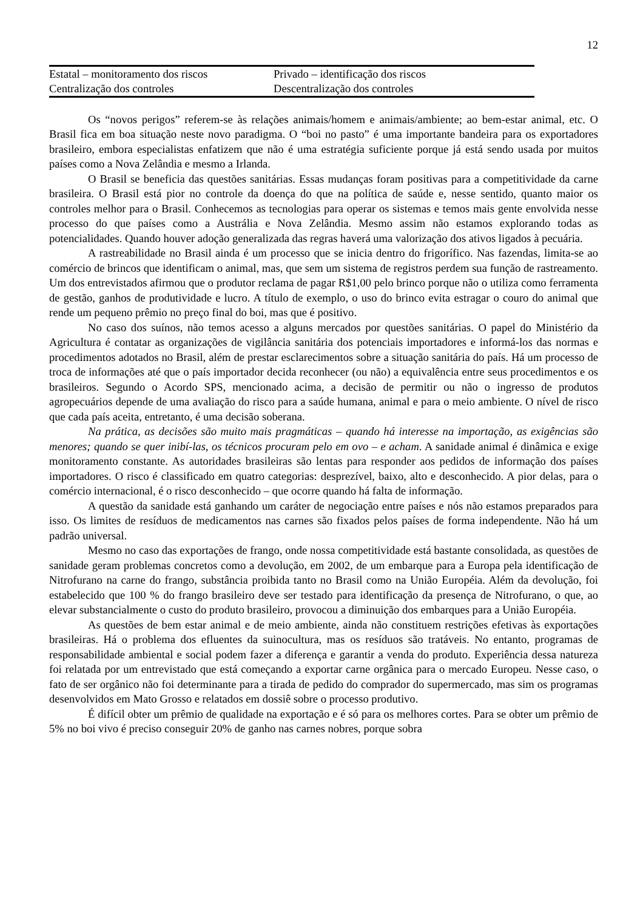12
| Estatal – monitoramento dos riscos | Privado – identificação dos riscos |
| Centralização dos controles | Descentralização dos controles |
Os “novos perigos” referem-se às relações animais/homem e animais/ambiente; ao bem-estar animal, etc. O Brasil fica em boa situação neste novo paradigma. O “boi no pasto” é uma importante bandeira para os exportadores brasileiro, embora especialistas enfatizem que não é uma estratégia suficiente porque já está sendo usada por muitos países como a Nova Zelândia e mesmo a Irlanda.
O Brasil se beneficia das questões sanitárias. Essas mudanças foram positivas para a competitividade da carne brasileira. O Brasil está pior no controle da doença do que na política de saúde e, nesse sentido, quanto maior os controles melhor para o Brasil. Conhecemos as tecnologias para operar os sistemas e temos mais gente envolvida nesse processo do que países como a Austrália e Nova Zelândia. Mesmo assim não estamos explorando todas as potencialidades. Quando houver adoção generalizada das regras haverá uma valorização dos ativos ligados à pecuária.
A rastreabilidade no Brasil ainda é um processo que se inicia dentro do frigorífico. Nas fazendas, limita-se ao comércio de brincos que identificam o animal, mas, que sem um sistema de registros perdem sua função de rastreamento. Um dos entrevistados afirmou que o produtor reclama de pagar R$1,00 pelo brinco porque não o utiliza como ferramenta de gestão, ganhos de produtividade e lucro. A título de exemplo, o uso do brinco evita estragar o couro do animal que rende um pequeno prêmio no preço final do boi, mas que é positivo.
No caso dos suínos, não temos acesso a alguns mercados por questões sanitárias. O papel do Ministério da Agricultura é contatar as organizações de vigilância sanitária dos potenciais importadores e informá-los das normas e procedimentos adotados no Brasil, além de prestar esclarecimentos sobre a situação sanitária do país. Há um processo de troca de informações até que o país importador decida reconhecer (ou não) a equivalência entre seus procedimentos e os brasileiros. Segundo o Acordo SPS, mencionado acima, a decisão de permitir ou não o ingresso de produtos agropecuários depende de uma avaliação do risco para a saúde humana, animal e para o meio ambiente. O nível de risco que cada país aceita, entretanto, é uma decisão soberana.
Na prática, as decisões são muito mais pragmáticas – quando há interesse na importação, as exigências são menores; quando se quer inibí-las, os técnicos procuram pelo em ovo – e acham. A sanidade animal é dinâmica e exige monitoramento constante. As autoridades brasileiras são lentas para responder aos pedidos de informação dos países importadores. O risco é classificado em quatro categorias: desprezível, baixo, alto e desconhecido. A pior delas, para o comércio internacional, é o risco desconhecido – que ocorre quando há falta de informação.
A questão da sanidade está ganhando um caráter de negociação entre países e nós não estamos preparados para isso. Os limites de resíduos de medicamentos nas carnes são fixados pelos países de forma independente. Não há um padrão universal.
Mesmo no caso das exportações de frango, onde nossa competitividade está bastante consolidada, as questões de sanidade geram problemas concretos como a devolução, em 2002, de um embarque para a Europa pela identificação de Nitrofurano na carne do frango, substância proibida tanto no Brasil como na União Européia. Além da devolução, foi estabelecido que 100 % do frango brasileiro deve ser testado para identificação da presença de Nitrofurano, o que, ao elevar substancialmente o custo do produto brasileiro, provocou a diminuição dos embarques para a União Européia.
As questões de bem estar animal e de meio ambiente, ainda não constituem restrições efetivas às exportações brasileiras. Há o problema dos efluentes da suinocultura, mas os resíduos são tratáveis. No entanto, programas de responsabilidade ambiental e social podem fazer a diferença e garantir a venda do produto. Experiência dessa natureza foi relatada por um entrevistado que está começando a exportar carne orgânica para o mercado Europeu. Nesse caso, o fato de ser orgânico não foi determinante para a tirada de pedido do comprador do supermercado, mas sim os programas desenvolvidos em Mato Grosso e relatados em dossiê sobre o processo produtivo.
É difícil obter um prêmio de qualidade na exportação e é só para os melhores cortes. Para se obter um prêmio de 5% no boi vivo é preciso conseguir 20% de ganho nas carnes nobres, porque sobra